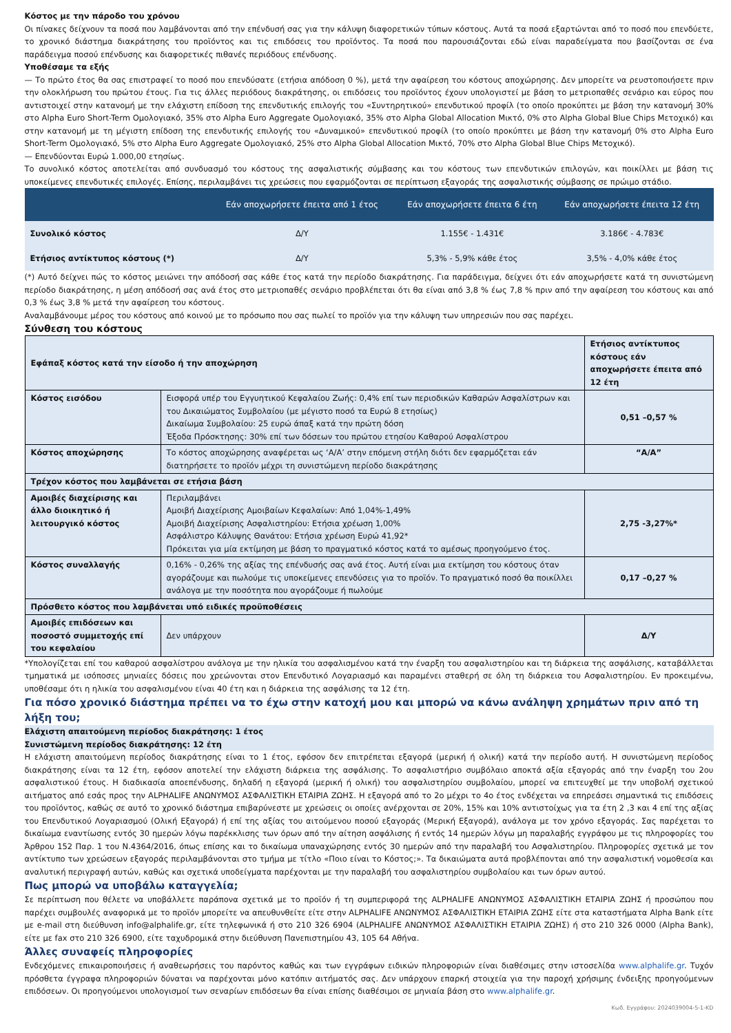Κόστος με την πάροδο του χρόνου
Οι πίνακες δείχνουν τα ποσά που λαμβάνονται από την επένδυσή σας για την κάλυψη διαφορετικών τύπων κόστους. Αυτά τα ποσά εξαρτώνται από το ποσό που επενδύετε, το χρονικό διάστημα διακράτησης του προϊόντος και τις επιδόσεις του προϊόντος. Τα ποσά που παρουσιάζονται εδώ είναι παραδείγματα που βασίζονται σε ένα παράδειγμα ποσού επένδυσης και διαφορετικές πιθανές περιόδους επένδυσης.
Υποθέσαμε τα εξής
— Το πρώτο έτος θα σας επιστραφεί το ποσό που επενδύσατε (ετήσια απόδοση 0 %), μετά την αφαίρεση του κόστους αποχώρησης. Δεν μπορείτε να ρευστοποιήσετε πριν την ολοκλήρωση του πρώτου έτους. Για τις άλλες περιόδους διακράτησης, οι επιδόσεις του προϊόντος έχουν υπολογιστεί με βάση το μετριοπαθές σενάριο και εύρος που αντιστοιχεί στην κατανομή με την ελάχιστη επίδοση της επενδυτικής επιλογής του «Συντηρητικού» επενδυτικού προφίλ (το οποίο προκύπτει με βάση την κατανομή 30% στο Alpha Euro Short-Term Ομολογιακό, 35% στο Alpha Euro Aggregate Ομολογιακό, 35% στο Alpha Global Allocation Μικτό, 0% στο Alpha Global Blue Chips Μετοχικό) και στην κατανομή με τη μέγιστη επίδοση της επενδυτικής επιλογής του «Δυναμικού» επενδυτικού προφίλ (το οποίο προκύπτει με βάση την κατανομή 0% στο Alpha Euro Short-Term Ομολογιακό, 5% στο Alpha Euro Aggregate Ομολογιακό, 25% στο Alpha Global Allocation Μικτό, 70% στο Alpha Global Blue Chips Μετοχικό).
— Επενδύονται Ευρώ 1.000,00 ετησίως.
Το συνολικό κόστος αποτελείται από συνδυασμό του κόστους της ασφαλιστικής σύμβασης και του κόστους των επενδυτικών επιλογών, και ποικίλλει με βάση τις υποκείμενες επενδυτικές επιλογές. Επίσης, περιλαμβάνει τις χρεώσεις που εφαρμόζονται σε περίπτωση εξαγοράς της ασφαλιστικής σύμβασης σε πρώιμο στάδιο.
| | Εάν αποχωρήσετε έπειτα από 1 έτος | Εάν αποχωρήσετε έπειτα 6 έτη | Εάν αποχωρήσετε έπειτα 12 έτη |
| --- | --- | --- | --- |
| Συνολικό κόστος | Δ/Υ | 1.155€ - 1.431€ | 3.186€ - 4.783€ |
| Ετήσιος αντίκτυπος κόστους (*) | Δ/Υ | 5,3% - 5,9% κάθε έτος | 3,5% - 4,0% κάθε έτος |
(*) Αυτό δείχνει πώς το κόστος μειώνει την απόδοσή σας κάθε έτος κατά την περίοδο διακράτησης. Για παράδειγμα, δείχνει ότι εάν αποχωρήσετε κατά τη συνιστώμενη περίοδο διακράτησης, η μέση απόδοσή σας ανά έτος στο μετριοπαθές σενάριο προβλέπεται ότι θα είναι από 3,8 % έως 7,8 % πριν από την αφαίρεση του κόστους και από 0,3 % έως 3,8 % μετά την αφαίρεση του κόστους.
Αναλαμβάνουμε μέρος του κόστους από κοινού με το πρόσωπο που σας πωλεί το προϊόν για την κάλυψη των υπηρεσιών που σας παρέχει.
Σύνθεση του κόστους
| Εφάπαξ κόστος κατά την είσοδο ή την αποχώρηση | | Ετήσιος αντίκτυπος κόστους εάν αποχωρήσετε έπειτα από 12 έτη |
| Κόστος εισόδου | Εισφορά υπέρ του Εγγυητικού Κεφαλαίου Ζωής: 0,4% επί των περιοδικών Καθαρών Ασφαλίστρων και του Δικαιώματος Συμβολαίου (με μέγιστο ποσό τα Ευρώ 8 ετησίως) Δικαίωμα Συμβολαίου: 25 ευρώ άπαξ κατά την πρώτη δόση Έξοδα Πρόσκτησης: 30% επί των δόσεων του πρώτου ετησίου Καθαρού Ασφαλίστρου | 0,51 –0,57 % |
| Κόστος αποχώρησης | Το κόστος αποχώρησης αναφέρεται ως ‘Α/Α’ στην επόμενη στήλη διότι δεν εφαρμόζεται εάν διατηρήσετε το προϊόν μέχρι τη συνιστώμενη περίοδο διακράτησης | “Α/Α” |
| Τρέχον κόστος που λαμβάνεται σε ετήσια βάση | | |
| Αμοιβές διαχείρισης και άλλο διοικητικό ή λειτουργικό κόστος | Περιλαμβάνει Αμοιβή Διαχείρισης Αμοιβαίων Κεφαλαίων: Από 1,04%-1,49% Αμοιβή Διαχείρισης Ασφαλιστηρίου: Ετήσια χρέωση 1,00% Ασφάλιστρο Κάλυψης Θανάτου: Ετήσια χρέωση Ευρώ 41,92* Πρόκειται για μία εκτίμηση με βάση το πραγματικό κόστος κατά το αμέσως προηγούμενο έτος. | 2,75 -3,27%* |
| Κόστος συναλλαγής | 0,16% - 0,26% της αξίας της επένδυσής σας ανά έτος. Αυτή είναι μια εκτίμηση του κόστους όταν αγοράζουμε και πωλούμε τις υποκείμενες επενδύσεις για το προϊόν. Το πραγματικό ποσό θα ποικίλλει ανάλογα με την ποσότητα που αγοράζουμε ή πωλούμε | 0,17 –0,27 % |
| Πρόσθετο κόστος που λαμβάνεται υπό ειδικές προϋποθέσεις | | |
| Αμοιβές επιδόσεων και ποσοστό συμμετοχής επί του κεφαλαίου | Δεν υπάρχουν | Δ/Υ |
*Υπολογίζεται επί του καθαρού ασφαλίστρου ανάλογα με την ηλικία του ασφαλισμένου κατά την έναρξη του ασφαλιστηρίου και τη διάρκεια της ασφάλισης, καταβάλλεται τμηματικά με ισόποσες μηνιαίες δόσεις που χρεώνονται στον Επενδυτικό Λογαριασμό και παραμένει σταθερή σε όλη τη διάρκεια του Ασφαλιστηρίου. Εν προκειμένω, υποθέσαμε ότι η ηλικία του ασφαλισμένου είναι 40 έτη και η διάρκεια της ασφάλισης τα 12 έτη.
Για πόσο χρονικό διάστημα πρέπει να το έχω στην κατοχή μου και μπορώ να κάνω ανάληψη χρημάτων πριν από τη λήξη του;
Ελάχιστη απαιτούμενη περίοδος διακράτησης: 1 έτος
Συνιστώμενη περίοδος διακράτησης: 12 έτη
Η ελάχιστη απαιτούμενη περίοδος διακράτησης είναι το 1 έτος, εφόσον δεν επιτρέπεται εξαγορά (μερική ή ολική) κατά την περίοδο αυτή. Η συνιστώμενη περίοδος διακράτησης είναι τα 12 έτη, εφόσον αποτελεί την ελάχιστη διάρκεια της ασφάλισης. Το ασφαλιστήριο συμβόλαιο αποκτά αξία εξαγοράς από την έναρξη του 2ου ασφαλιστικού έτους. Η διαδικασία αποεπένδυσης, δηλαδή η εξαγορά (μερική ή ολική) του ασφαλιστηρίου συμβολαίου, μπορεί να επιτευχθεί με την υποβολή σχετικού αιτήματος από εσάς προς την ALPHALIFE ΑΝΩΝΥΜΟΣ ΑΣΦΑΛΙΣΤΙΚΗ ΕΤΑΙΡΙΑ ΖΩΗΣ. Η εξαγορά από το 2ο μέχρι το 4ο έτος ενδέχεται να επηρεάσει σημαντικά τις επιδόσεις του προϊόντος, καθώς σε αυτό το χρονικό διάστημα επιβαρύνεστε με χρεώσεις οι οποίες ανέρχονται σε 20%, 15% και 10% αντιστοίχως για τα έτη 2 ,3 και 4 επί της αξίας του Επενδυτικού Λογαριασμού (Ολική Εξαγορά) ή επί της αξίας του αιτούμενου ποσού εξαγοράς (Μερική Εξαγορά), ανάλογα με τον χρόνο εξαγοράς. Σας παρέχεται το δικαίωμα εναντίωσης εντός 30 ημερών λόγω παρέκκλισης των όρων από την αίτηση ασφάλισης ή εντός 14 ημερών λόγω μη παραλαβής εγγράφου με τις πληροφορίες του Άρθρου 152 Παρ. 1 του Ν.4364/2016, όπως επίσης και το δικαίωμα υπαναχώρησης εντός 30 ημερών από την παραλαβή του Ασφαλιστηρίου. Πληροφορίες σχετικά με τον αντίκτυπο των χρεώσεων εξαγοράς περιλαμβάνονται στο τμήμα με τίτλο «Ποιο είναι το Κόστος;». Τα δικαιώματα αυτά προβλέπονται από την ασφαλιστική νομοθεσία και αναλυτική περιγραφή αυτών, καθώς και σχετικά υποδείγματα παρέχονται με την παραλαβή του ασφαλιστηρίου συμβολαίου και των όρων αυτού.
Πως μπορώ να υποβάλω καταγγελία;
Σε περίπτωση που θέλετε να υποβάλλετε παράπονα σχετικά με το προϊόν ή τη συμπεριφορά της ALPHALIFE ΑΝΩΝΥΜΟΣ ΑΣΦΑΛΙΣΤΙΚΗ ΕΤΑΙΡΙΑ ΖΩΗΣ ή προσώπου που παρέχει συμβουλές αναφορικά με το προϊόν μπορείτε να απευθυνθείτε είτε στην ALPHALIFE ΑΝΩΝΥΜΟΣ ΑΣΦΑΛΙΣΤΙΚΗ ΕΤΑΙΡΙΑ ΖΩΗΣ είτε στα καταστήματα Alpha Bank είτε με e-mail στη διεύθυνση info@alphalife.gr, είτε τηλεφωνικά ή στο 210 326 6904 (ALPHALIFE ΑΝΩΝΥΜΟΣ ΑΣΦΑΛΙΣΤΙΚΗ ΕΤΑΙΡΙΑ ΖΩΗΣ) ή στο 210 326 0000 (Alpha Bank), είτε με fax στο 210 326 6900, είτε ταχυδρομικά στην διεύθυνση Πανεπιστημίου 43, 105 64 Αθήνα.
Άλλες συναφείς πληροφορίες
Ενδεχόμενες επικαιροποιήσεις ή αναθεωρήσεις του παρόντος καθώς και των εγγράφων ειδικών πληροφοριών είναι διαθέσιμες στην ιστοσελίδα www.alphalife.gr. Τυχόν πρόσθετα έγγραφα πληροφοριών δύναται να παρέχονται μόνο κατόπιν αιτήματός σας. Δεν υπάρχουν επαρκή στοιχεία για την παροχή χρήσιμης ένδειξης προηγούμενων επιδόσεων. Οι προηγούμενοι υπολογισμοί των σεναρίων επιδόσεων θα είναι επίσης διαθέσιμοι σε μηνιαία βάση στο www.alphalife.gr.
Κωδ. Εγγράφου: 2024039004-5-1-KD